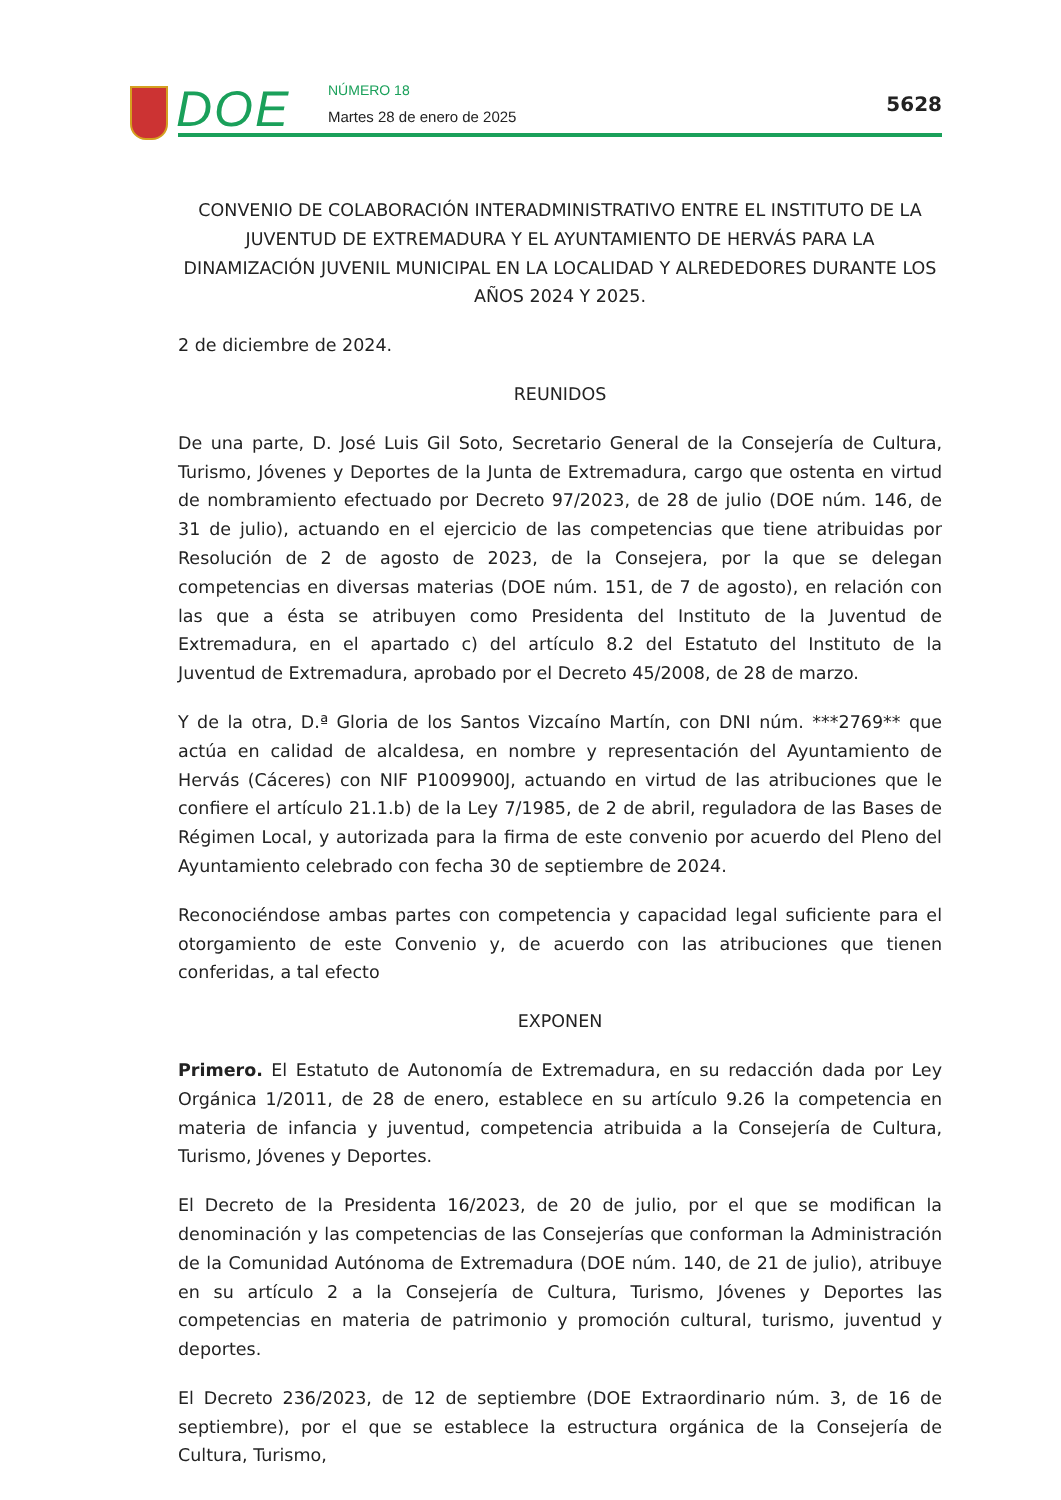DOE NÚMERO 18
Martes 28 de enero de 2025
5628
CONVENIO DE COLABORACIÓN INTERADMINISTRATIVO ENTRE EL INSTITUTO DE LA JUVENTUD DE EXTREMADURA Y EL AYUNTAMIENTO DE HERVÁS PARA LA DINAMIZACIÓN JUVENIL MUNICIPAL EN LA LOCALIDAD Y ALREDEDORES DURANTE LOS AÑOS 2024 Y 2025.
2 de diciembre de 2024.
REUNIDOS
De una parte, D. José Luis Gil Soto, Secretario General de la Consejería de Cultura, Turismo, Jóvenes y Deportes de la Junta de Extremadura, cargo que ostenta en virtud de nombramiento efectuado por Decreto 97/2023, de 28 de julio (DOE núm. 146, de 31 de julio), actuando en el ejercicio de las competencias que tiene atribuidas por Resolución de 2 de agosto de 2023, de la Consejera, por la que se delegan competencias en diversas materias (DOE núm. 151, de 7 de agosto), en relación con las que a ésta se atribuyen como Presidenta del Instituto de la Juventud de Extremadura, en el apartado c) del artículo 8.2 del Estatuto del Instituto de la Juventud de Extremadura, aprobado por el Decreto 45/2008, de 28 de marzo.
Y de la otra, D.ª Gloria de los Santos Vizcaíno Martín, con DNI núm. ***2769** que actúa en calidad de alcaldesa, en nombre y representación del Ayuntamiento de Hervás (Cáceres) con NIF P1009900J, actuando en virtud de las atribuciones que le confiere el artículo 21.1.b) de la Ley 7/1985, de 2 de abril, reguladora de las Bases de Régimen Local, y autorizada para la firma de este convenio por acuerdo del Pleno del Ayuntamiento celebrado con fecha 30 de septiembre de 2024.
Reconociéndose ambas partes con competencia y capacidad legal suficiente para el otorgamiento de este Convenio y, de acuerdo con las atribuciones que tienen conferidas, a tal efecto
EXPONEN
Primero. El Estatuto de Autonomía de Extremadura, en su redacción dada por Ley Orgánica 1/2011, de 28 de enero, establece en su artículo 9.26 la competencia en materia de infancia y juventud, competencia atribuida a la Consejería de Cultura, Turismo, Jóvenes y Deportes.
El Decreto de la Presidenta 16/2023, de 20 de julio, por el que se modifican la denominación y las competencias de las Consejerías que conforman la Administración de la Comunidad Autónoma de Extremadura (DOE núm. 140, de 21 de julio), atribuye en su artículo 2 a la Consejería de Cultura, Turismo, Jóvenes y Deportes las competencias en materia de patrimonio y promoción cultural, turismo, juventud y deportes.
El Decreto 236/2023, de 12 de septiembre (DOE Extraordinario núm. 3, de 16 de septiembre), por el que se establece la estructura orgánica de la Consejería de Cultura, Turismo,